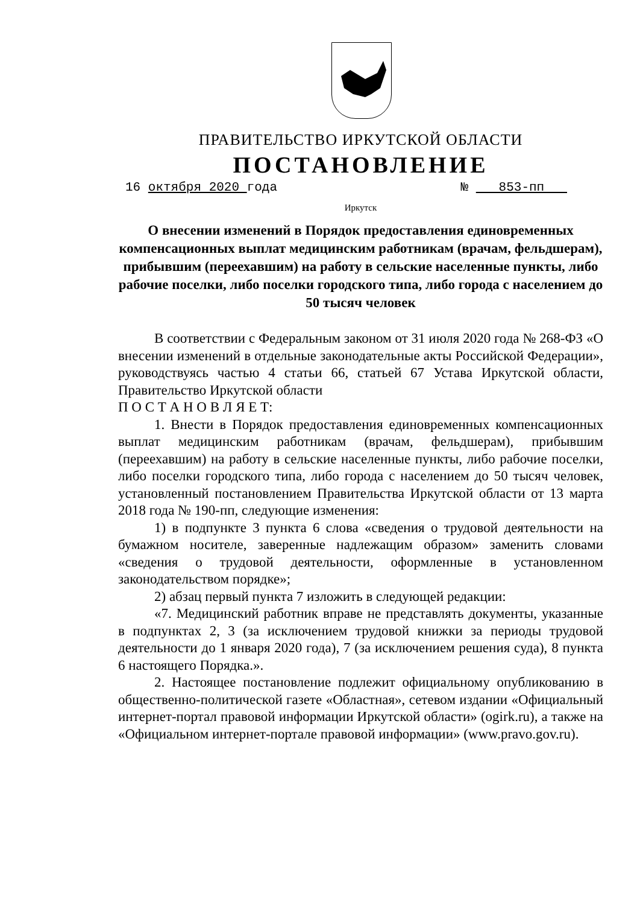ПРАВИТЕЛЬСТВО ИРКУТСКОЙ ОБЛАСТИ
ПОСТАНОВЛЕНИЕ
16 октября 2020 года № 853-пп
Иркутск
О внесении изменений в Порядок предоставления единовременных компенсационных выплат медицинским работникам (врачам, фельдшерам), прибывшим (переехавшим) на работу в сельские населенные пункты, либо рабочие поселки, либо поселки городского типа, либо города с населением до 50 тысяч человек
В соответствии с Федеральным законом от 31 июля 2020 года № 268-ФЗ «О внесении изменений в отдельные законодательные акты Российской Федерации», руководствуясь частью 4 статьи 66, статьей 67 Устава Иркутской области, Правительство Иркутской области
П О С Т А Н О В Л Я Е Т:
1. Внести в Порядок предоставления единовременных компенсационных выплат медицинским работникам (врачам, фельдшерам), прибывшим (переехавшим) на работу в сельские населенные пункты, либо рабочие поселки, либо поселки городского типа, либо города с населением до 50 тысяч человек, установленный постановлением Правительства Иркутской области от 13 марта 2018 года № 190-пп, следующие изменения:
1) в подпункте 3 пункта 6 слова «сведения о трудовой деятельности на бумажном носителе, заверенные надлежащим образом» заменить словами «сведения о трудовой деятельности, оформленные в установленном законодательством порядке»;
2) абзац первый пункта 7 изложить в следующей редакции:
«7. Медицинский работник вправе не представлять документы, указанные в подпунктах 2, 3 (за исключением трудовой книжки за периоды трудовой деятельности до 1 января 2020 года), 7 (за исключением решения суда), 8 пункта 6 настоящего Порядка.».
2. Настоящее постановление подлежит официальному опубликованию в общественно-политической газете «Областная», сетевом издании «Официальный интернет-портал правовой информации Иркутской области» (ogirk.ru), а также на «Официальном интернет-портале правовой информации» (www.pravo.gov.ru).